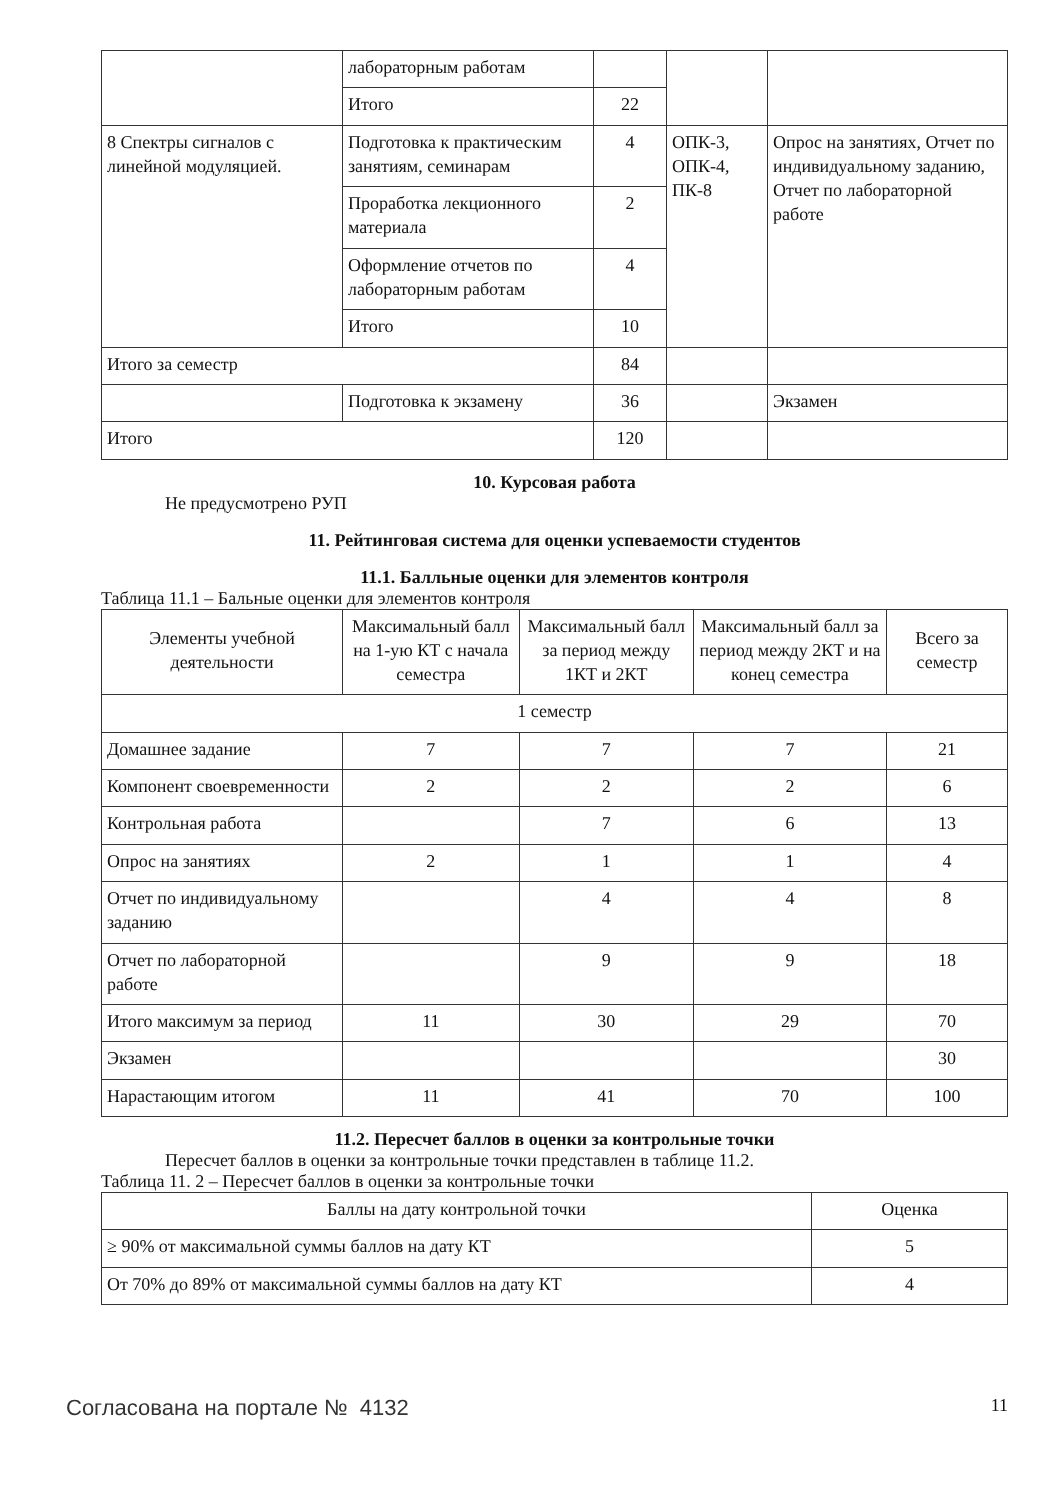| | лабораторным работам | | | |
| | Итого | 22 | | |
| 8 Спектры сигналов с линейной модуляцией. | Подготовка к практическим занятиям, семинарам | 4 | ОПК-3, ОПК-4, ПК-8 | Опрос на занятиях, Отчет по индивидуальному заданию, Отчет по лабораторной работе |
| | Проработка лекционного материала | 2 | | |
| | Оформление отчетов по лабораторным работам | 4 | | |
| | Итого | 10 | | |
| Итого за семестр | | 84 | | |
| | Подготовка к экзамену | 36 | | Экзамен |
| Итого | | 120 | | |
10. Курсовая работа
Не предусмотрено РУП
11. Рейтинговая система для оценки успеваемости студентов
11.1. Балльные оценки для элементов контроля
Таблица 11.1 – Бальные оценки для элементов контроля
| Элементы учебной деятельности | Максимальный балл на 1-ую КТ с начала семестра | Максимальный балл за период между 1КТ и 2КТ | Максимальный балл за период между 2КТ и на конец семестра | Всего за семестр |
| --- | --- | --- | --- | --- |
| 1 семестр | | | | |
| Домашнее задание | 7 | 7 | 7 | 21 |
| Компонент своевременности | 2 | 2 | 2 | 6 |
| Контрольная работа | | 7 | 6 | 13 |
| Опрос на занятиях | 2 | 1 | 1 | 4 |
| Отчет по индивидуальному заданию | | 4 | 4 | 8 |
| Отчет по лабораторной работе | | 9 | 9 | 18 |
| Итого максимум за период | 11 | 30 | 29 | 70 |
| Экзамен | | | | 30 |
| Нарастающим итогом | 11 | 41 | 70 | 100 |
11.2. Пересчет баллов в оценки за контрольные точки
Пересчет баллов в оценки за контрольные точки представлен в таблице 11.2.
Таблица 11. 2 – Пересчет баллов в оценки за контрольные точки
| Баллы на дату контрольной точки | Оценка |
| --- | --- |
| ≥ 90% от максимальной суммы баллов на дату КТ | 5 |
| От 70% до 89% от максимальной суммы баллов на дату КТ | 4 |
Согласована на портале № 4132
11